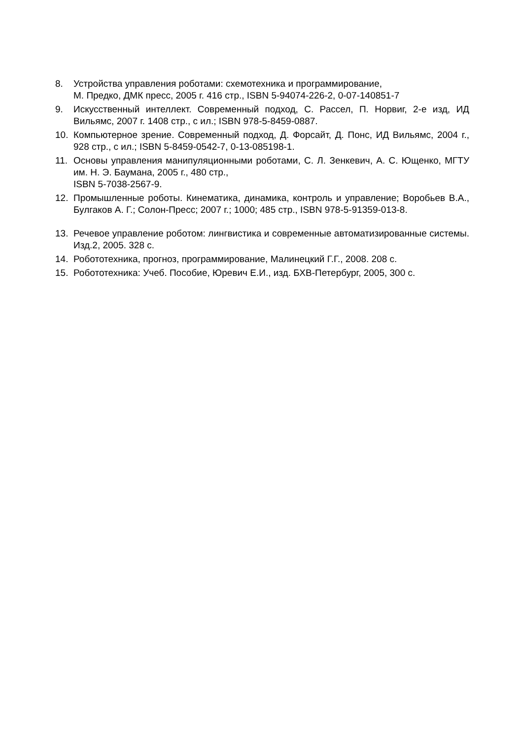8. Устройства управления роботами: схемотехника и программирование,
М. Предко, ДМК пресс, 2005 г. 416 стр., ISBN 5-94074-226-2, 0-07-140851-7
9. Искусственный интеллект. Современный подход, С. Рассел, П. Норвиг, 2-е изд, ИД Вильямс, 2007 г. 1408 стр., с ил.; ISBN 978-5-8459-0887.
10. Компьютерное зрение. Современный подход, Д. Форсайт, Д. Понс, ИД Вильямс, 2004 г., 928 стр., с ил.; ISBN 5-8459-0542-7, 0-13-085198-1.
11. Основы управления манипуляционными роботами, С. Л. Зенкевич, А. С. Ющенко, МГТУ им. Н. Э. Баумана, 2005 г., 480 стр.,
ISBN 5-7038-2567-9.
12. Промышленные роботы. Кинематика, динамика, контроль и управление; Воробьев В.А., Булгаков А. Г.; Солон-Пресс; 2007 г.; 1000; 485 стр., ISBN 978-5-91359-013-8.
13. Речевое управление роботом: лингвистика и современные автоматизированные системы. Изд.2, 2005. 328 с.
14. Робототехника, прогноз, программирование, Малинецкий Г.Г., 2008. 208 с.
15. Робототехника: Учеб. Пособие, Юревич Е.И., изд. БХВ-Петербург, 2005, 300 с.